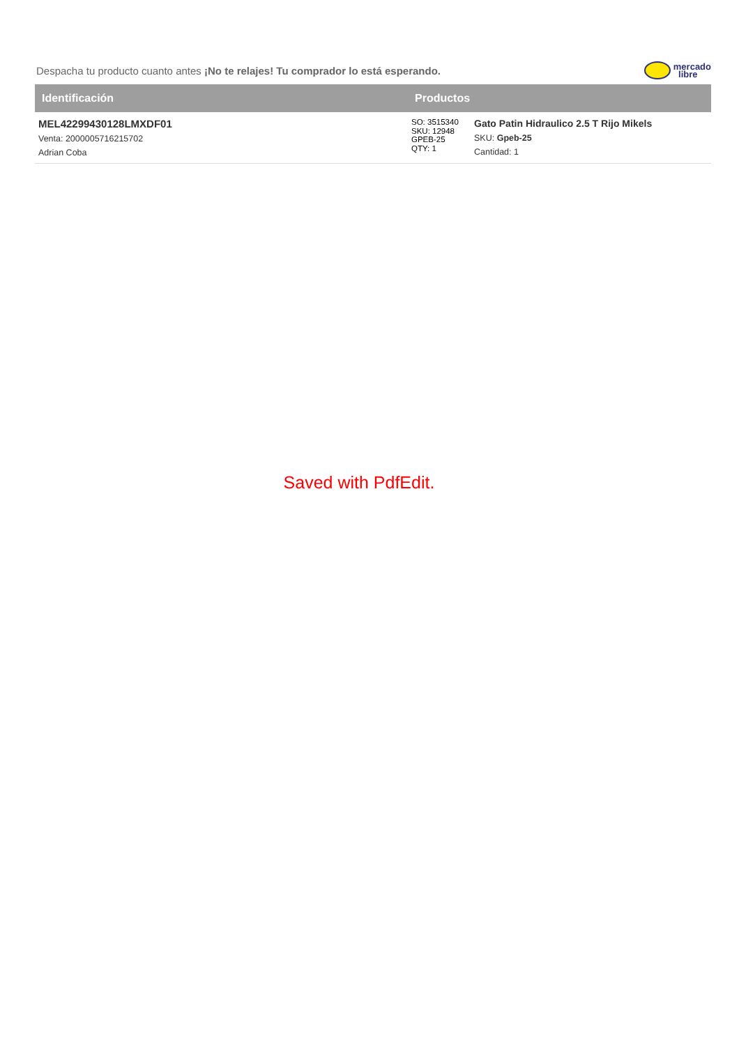Despacha tu producto cuanto antes ¡No te relajes! Tu comprador lo está esperando.
mercado
libre
| Identificación | Productos | |
| --- | --- | --- |
| MEL42299430128LMXDF01 Venta: 2000005716215702 Adrian Coba | SO: 3515340 SKU: 12948 GPEB-25 QTY: 1 | Gato Patin Hidraulico 2.5 T Rijo Mikels SKU: Gpeb-25 Cantidad: 1 |
Saved with PdfEdit.